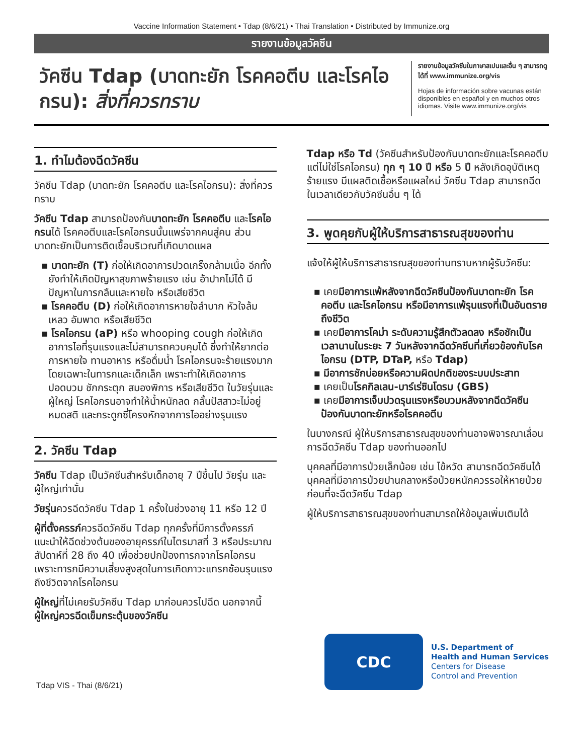Vaccine Information Statement • Tdap (8/6/21) • Thai Translation • Distributed by Immunize.org
รายงานข้อมูลวัคซีน
วัคซีน Tdap (บาดทะยัก โรคคอตีบ และโรคไอกรน): สิ่งที่ควรทราบ
รายงานข้อมูลวัคซีนในภาษาสเปนและอื่น ๆ สามารถดูได้ที่ www.immunize.org/vis
Hojas de información sobre vacunas están disponibles en español y en muchos otros idiomas. Visite www.immunize.org/vis
1. ทำไมต้องฉีดวัคซีน
วัคซีน Tdap (บาดทะยัก โรคคอตีบ และโรคไอกรน): สิ่งที่ควรทราบ
วัคซีน Tdap สามารถป้องกันบาดทะยัก โรคคอตีบ และโรคไอกรนได้ โรคคอตีบและโรคไอกรนนั้นแพร่จากคนสู่คน ส่วนบาดทะยักเป็นการติดเชื้อบริเวณที่เกิดบาดแผล
▪ บาดทะยัก (T) ก่อให้เกิดอาการปวดเกร็งกล้ามเนื้อ อีกทั้งยังทำให้เกิดปัญหาสุขภาพร้ายแรง เช่น อ้าปากไม่ได้ มีปัญหาในการกลืนและหายใจ หรือเสียชีวิต
▪ โรคคอตีบ (D) ก่อให้เกิดอาการหายใจลำบาก หัวใจล้มเหลว อัมพาต หรือเสียชีวิต
▪ โรคไอกรน (aP) หรือ whooping cough ก่อให้เกิดอาการไอที่รุนแรงและไม่สามารถควบคุมได้ ซึ่งทำให้ยากต่อการหายใจ ทานอาหาร หรือดื่มน้ำ โรคไอกรนจะร้ายแรงมากโดยเฉพาะในทารกและเด็กเล็ก เพราะทำให้เกิดอาการปอดบวม ชักกระตุก สมองพิการ หรือเสียชีวิต ในวัยรุ่นและผู้ใหญ่ โรคไอกรนอาจทำให้น้ำหนักลด กลั้นปัสสาวะไม่อยู่ หมดสติ และกระดูกซี่โครงหักจากการไออย่างรุนแรง
2. วัคซีน Tdap
วัคซีน Tdap เป็นวัคซีนสำหรับเด็กอายุ 7 ปีขึ้นไป วัยรุ่น และผู้ใหญ่เท่านั้น
วัยรุ่นควรฉีดวัคซีน Tdap 1 ครั้งในช่วงอายุ 11 หรือ 12 ปี
ผู้ที่ตั้งครรภ์ควรฉีดวัคซีน Tdap ทุกครั้งที่มีการตั้งครรภ์ แนะนำให้ฉีดช่วงต้นของอายุครรภ์ในไตรมาสที่ 3 หรือประมาณสัปดาห์ที่ 28 ถึง 40 เพื่อช่วยปกป้องทารกจากโรคไอกรน เพราะทารกมีความเสี่ยงสูงสุดในการเกิดภาวะแทรกซ้อนรุนแรงถึงชีวิตจากโรคไอกรน
ผู้ใหญ่ที่ไม่เคยรับวัคซีน Tdap มาก่อนควรไปฉีด นอกจากนี้ ผู้ใหญ่ควรฉีดเข็มกระตุ้นของวัคซีน
Tdap หรือ Td (วัคซีนสำหรับป้องกันบาดทะยักและโรคคอตีบ แต่ไม่ใช่โรคไอกรน) ทุก ๆ 10 ปี หรือ 5 ปี หลังเกิดอุบัติเหตุร้ายแรง มีแผลติดเชื้อหรือแผลใหม่ วัคซีน Tdap สามารถฉีดในเวลาเดียวกับวัคซีนอื่น ๆ ได้
3. พูดคุยกับผู้ให้บริการสาธารณสุขของท่าน
แจ้งให้ผู้ให้บริการสาธารณสุขของท่านทราบหากผู้รับวัคซีน:
▪ เคยมีอาการแพ้หลังจากฉีดวัคซีนป้องกันบาดทะยัก โรคคอตีบ และโรคไอกรน หรือมีอาการแพ้รุนแรงที่เป็นอันตรายถึงชีวิต
▪ เคยมีอาการโคม่า ระดับความรู้สึกตัวลดลง หรือชักเป็นเวลานานในระยะ 7 วันหลังจากฉีดวัคซีนที่เกี่ยวข้องกับโรคไอกรน (DTP, DTaP, หรือ Tdap)
▪ มีอาการชักบ่อยหรือความผิดปกติของระบบประสาท
▪ เคยเป็นโรคกิลเลน-บาร์เร่ซินโดรม (GBS)
▪ เคยมีอาการเจ็บปวดรุนแรงหรือบวมหลังจากฉีดวัคซีนป้องกันบาดทะยักหรือโรคคอตีบ
ในบางกรณี ผู้ให้บริการสาธารณสุขของท่านอาจพิจารณาเลื่อนการฉีดวัคซีน Tdap ของท่านออกไป
บุคคลที่มีอาการป่วยเล็กน้อย เช่น ไข้หวัด สามารถฉีดวัคซีนได้ บุคคลที่มีอาการป่วยปานกลางหรือป่วยหนักควรรอให้หายป่วยก่อนที่จะฉีดวัคซีน Tdap
ผู้ให้บริการสาธารณสุขของท่านสามารถให้ข้อมูลเพิ่มเติมได้
Tdap VIS - Thai (8/6/21)
CDC
U.S. Department of
Health and Human Services
Centers for Disease
Control and Prevention